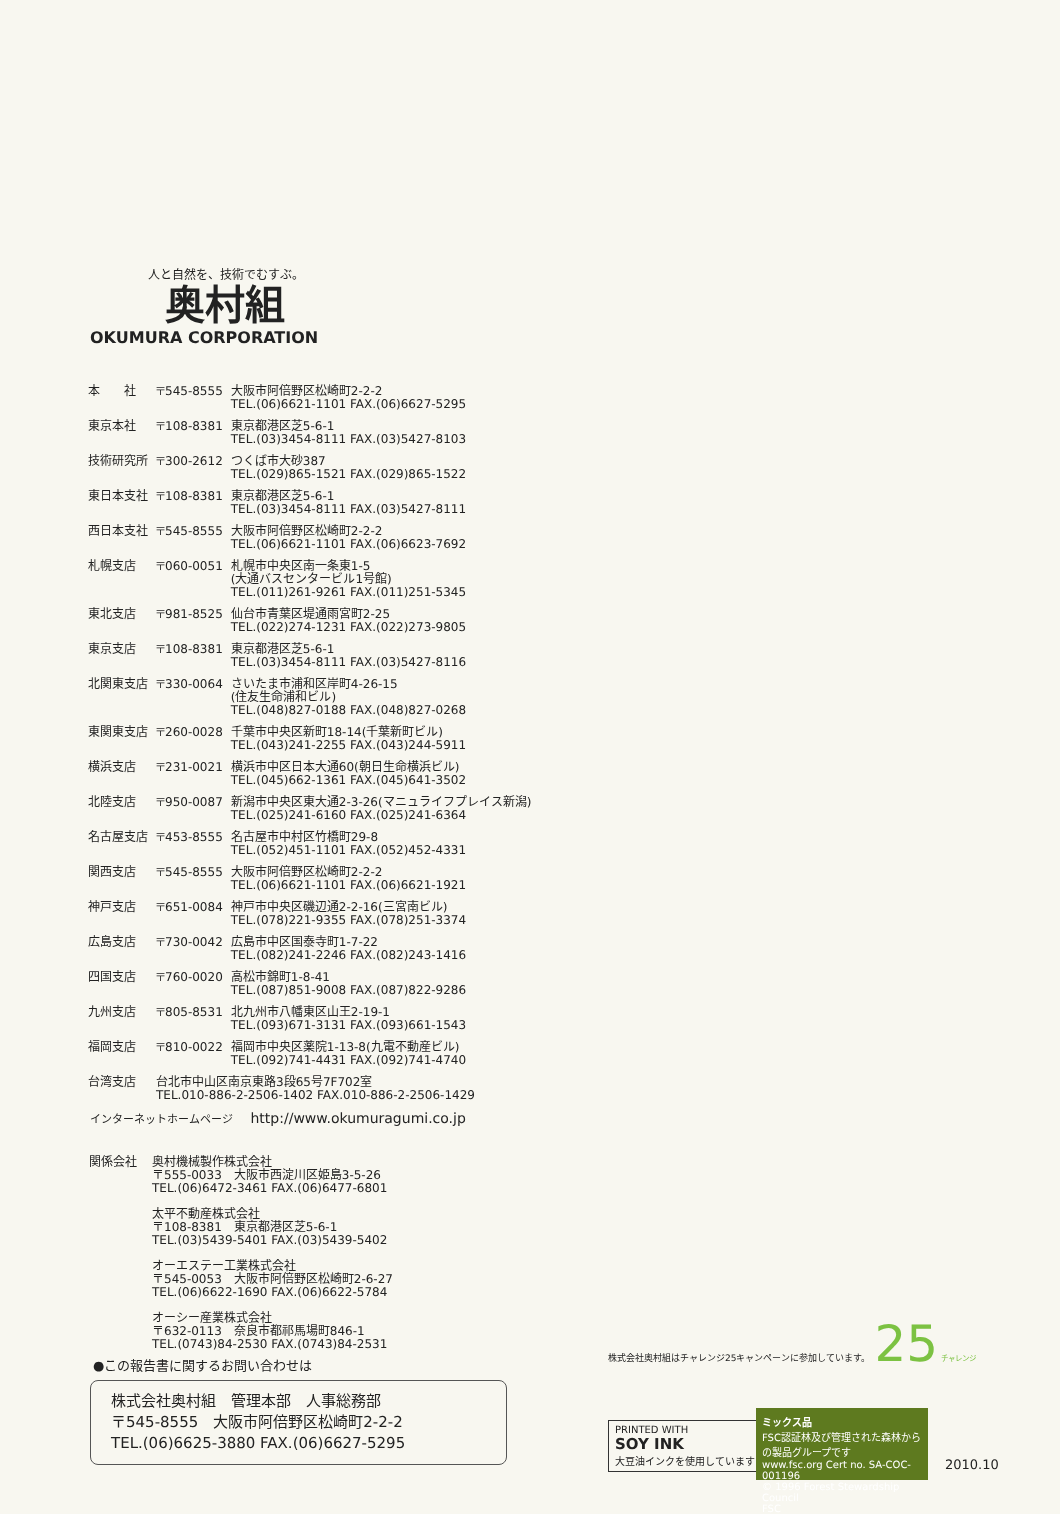人と自然を、技術でむすぶ。
奥村組
OKUMURA CORPORATION
| 本 社 | 〒545-8555 | 大阪市阿倍野区松崎町2-2-2 TEL.(06)6621-1101 FAX.(06)6627-5295 |
| 東京本社 | 〒108-8381 | 東京都港区芝5-6-1 TEL.(03)3454-8111 FAX.(03)5427-8103 |
| 技術研究所 | 〒300-2612 | つくば市大砂387 TEL.(029)865-1521 FAX.(029)865-1522 |
| 東日本支社 | 〒108-8381 | 東京都港区芝5-6-1 TEL.(03)3454-8111 FAX.(03)5427-8111 |
| 西日本支社 | 〒545-8555 | 大阪市阿倍野区松崎町2-2-2 TEL.(06)6621-1101 FAX.(06)6623-7692 |
| 札幌支店 | 〒060-0051 | 札幌市中央区南一条東1-5 (大通バスセンタービル1号館) TEL.(011)261-9261 FAX.(011)251-5345 |
| 東北支店 | 〒981-8525 | 仙台市青葉区堤通雨宮町2-25 TEL.(022)274-1231 FAX.(022)273-9805 |
| 東京支店 | 〒108-8381 | 東京都港区芝5-6-1 TEL.(03)3454-8111 FAX.(03)5427-8116 |
| 北関東支店 | 〒330-0064 | さいたま市浦和区岸町4-26-15 (住友生命浦和ビル) TEL.(048)827-0188 FAX.(048)827-0268 |
| 東関東支店 | 〒260-0028 | 千葉市中央区新町18-14(千葉新町ビル) TEL.(043)241-2255 FAX.(043)244-5911 |
| 横浜支店 | 〒231-0021 | 横浜市中区日本大通60(朝日生命横浜ビル) TEL.(045)662-1361 FAX.(045)641-3502 |
| 北陸支店 | 〒950-0087 | 新潟市中央区東大通2-3-26(マニュライフプレイス新潟) TEL.(025)241-6160 FAX.(025)241-6364 |
| 名古屋支店 | 〒453-8555 | 名古屋市中村区竹橋町29-8 TEL.(052)451-1101 FAX.(052)452-4331 |
| 関西支店 | 〒545-8555 | 大阪市阿倍野区松崎町2-2-2 TEL.(06)6621-1101 FAX.(06)6621-1921 |
| 神戸支店 | 〒651-0084 | 神戸市中央区磯辺通2-2-16(三宮南ビル) TEL.(078)221-9355 FAX.(078)251-3374 |
| 広島支店 | 〒730-0042 | 広島市中区国泰寺町1-7-22 TEL.(082)241-2246 FAX.(082)243-1416 |
| 四国支店 | 〒760-0020 | 高松市錦町1-8-41 TEL.(087)851-9008 FAX.(087)822-9286 |
| 九州支店 | 〒805-8531 | 北九州市八幡東区山王2-19-1 TEL.(093)671-3131 FAX.(093)661-1543 |
| 福岡支店 | 〒810-0022 | 福岡市中央区薬院1-13-8(九電不動産ビル) TEL.(092)741-4431 FAX.(092)741-4740 |
| 台湾支店 | 台北市中山区南京東路3段65号7F702室 TEL.010-886-2-2506-1402 FAX.010-886-2-2506-1429 | |
インターネットホームページ http://www.okumuragumi.co.jp
| 関係会社 | 奥村機械製作株式会社 〒555-0033 大阪市西淀川区姫島3-5-26 TEL.(06)6472-3461 FAX.(06)6477-6801 太平不動産株式会社 〒108-8381 東京都港区芝5-6-1 TEL.(03)5439-5401 FAX.(03)5439-5402 オーエステー工業株式会社 〒545-0053 大阪市阿倍野区松崎町2-6-27 TEL.(06)6622-1690 FAX.(06)6622-5784 オーシー産業株式会社 〒632-0113 奈良市都祁馬場町846-1 TEL.(0743)84-2530 FAX.(0743)84-2531 |
●この報告書に関するお問い合わせは
株式会社奥村組　管理本部　人事総務部
〒545-8555　大阪市阿倍野区松崎町2-2-2
TEL.(06)6625-3880 FAX.(06)6627-5295
株式会社奥村組はチャレンジ25キャンペーンに参加しています。 25 チャレンジ
PRINTED WITH
SOY INK
大豆油インクを使用しています
ミックス品
FSC認証林及び管理された森林からの製品グループです
www.fsc.org Cert no. SA-COC-001196
© 1996 Forest Stewardship Council
FSC
2010.10